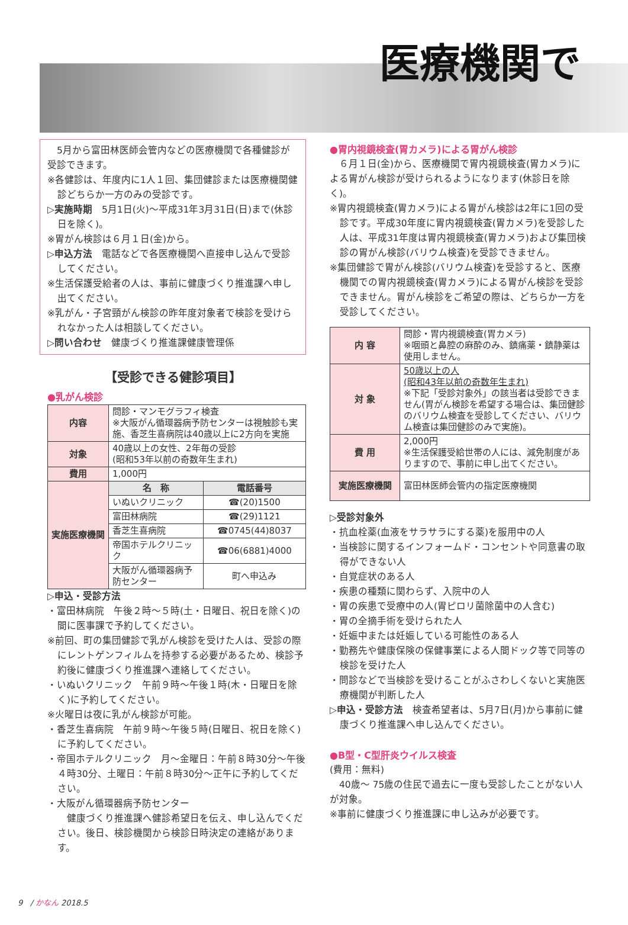医療機関で
　5月から富田林医師会管内などの医療機関で各種健診が受診できます。
※各健診は、年度内に1人１回、集団健診または医療機関健診どちらか一方のみの受診です。
▷実施時期　5月1日(火)～平成31年3月31日(日)まで(休診日を除く)。
※胃がん検診は６月１日(金)から。
▷申込方法　電話などで各医療機関へ直接申し込んで受診してください。
※生活保護受給者の人は、事前に健康づくり推進課へ申し出てください。
※乳がん・子宮頸がん検診の昨年度対象者で検診を受けられなかった人は相談してください。
▷問い合わせ　健康づくり推進課健康管理係
【受診できる健診項目】
●乳がん検診
| 内容 | 問診・マンモグラフィ検査 ※大阪がん循環器病予防センターは視触診も実施、香芝生喜病院は40歳以上に2方向を実施 | |
| 対象 | 40歳以上の女性、2年毎の受診 (昭和53年以前の奇数年生まれ) | |
| 費用 | 1,000円 | |
| 実施医療機関 | 名 称 | 電話番号 |
| | いぬいクリニック | ☎(20)1500 |
| | 富田林病院 | ☎(29)1121 |
| | 香芝生喜病院 | ☎0745(44)8037 |
| | 帝国ホテルクリニック | ☎06(6881)4000 |
| | 大阪がん循環器病予防センター | 町へ申込み |
▷申込・受診方法
・富田林病院　午後２時～５時(土・日曜日、祝日を除く)の間に医事課で予約してください。
※前回、町の集団健診で乳がん検診を受けた人は、受診の際にレントゲンフィルムを持参する必要があるため、検診予約後に健康づくり推進課へ連絡してください。
・いぬいクリニック　午前９時～午後１時(木・日曜日を除く)に予約してください。
※火曜日は夜に乳がん検診が可能。
・香芝生喜病院　午前９時～午後５時(日曜日、祝日を除く)に予約してください。
・帝国ホテルクリニック　月～金曜日：午前８時30分～午後４時30分、土曜日：午前８時30分～正午に予約してください。
・大阪がん循環器病予防センター
　健康づくり推進課へ健診希望日を伝え、申し込んでください。後日、検診機関から検診日時決定の連絡があります。
●胃内視鏡検査(胃カメラ)による胃がん検診
　６月１日(金)から、医療機関で胃内視鏡検査(胃カメラ)による胃がん検診が受けられるようになります(休診日を除く)。
※胃内視鏡検査(胃カメラ)による胃がん検診は2年に1回の受診です。平成30年度に胃内視鏡検査(胃カメラ)を受診した人は、平成31年度は胃内視鏡検査(胃カメラ)および集団検診の胃がん検診(バリウム検査)を受診できません。
※集団健診で胃がん検診(バリウム検査)を受診すると、医療機関での胃内視鏡検査(胃カメラ)による胃がん検診を受診できません。胃がん検診をご希望の際は、どちらか一方を受診してください。
| 内 容 | 問診・胃内視鏡検査(胃カメラ) ※咽頭と鼻腔の麻酔のみ、鎮痛薬・鎮静薬は使用しません。 |
| 対 象 | 50歳以上の人 (昭和43年以前の奇数年生まれ) ※下記「受診対象外」の該当者は受診できません(胃がん検診を希望する場合は、集団健診のバリウム検査を受診してください、バリウム検査は集団健診のみで実施)。 |
| 費 用 | 2,000円 ※生活保護受給世帯の人には、減免制度がありますので、事前に申し出てください。 |
| 実施医療機関 | 富田林医師会管内の指定医療機関 |
▷受診対象外
・抗血栓薬(血液をサラサラにする薬)を服用中の人
・当検診に関するインフォームド・コンセントや同意書の取得ができない人
・自覚症状のある人
・疾患の種類に関わらず、入院中の人
・胃の疾患で受療中の人(胃ピロリ菌除菌中の人含む)
・胃の全摘手術を受けられた人
・妊娠中または妊娠している可能性のある人
・勤務先や健康保険の保健事業による人間ドック等で同等の検診を受けた人
・問診などで当検診を受けることがふさわしくないと実施医療機関が判断した人
▷申込・受診方法　検査希望者は、5月7日(月)から事前に健康づくり推進課へ申し込んでください。
●B型・C型肝炎ウイルス検査
(費用：無料)
　40歳～ 75歳の住民で過去に一度も受診したことがない人が対象。
※事前に健康づくり推進課に申し込みが必要です。
9　/ かなん 2018.5